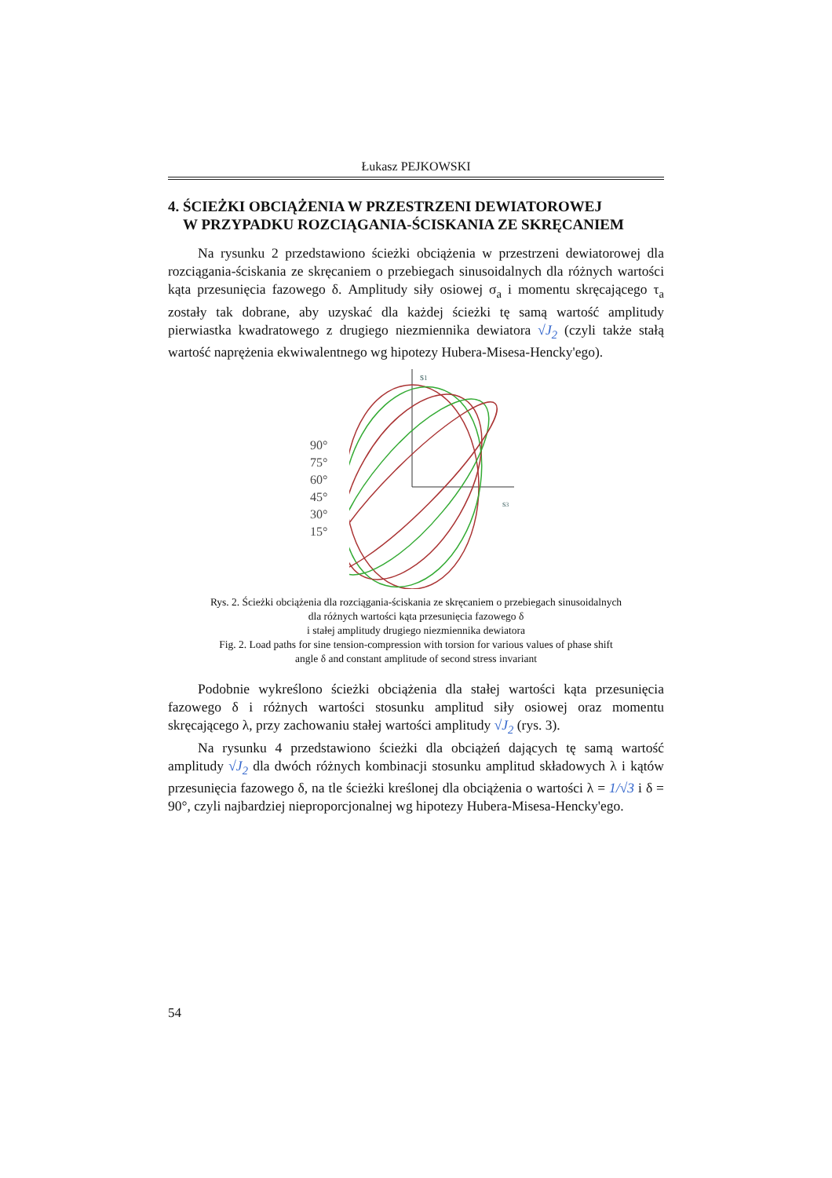Łukasz PEJKOWSKI
4. ŚCIEŻKI OBCIĄŻENIA W PRZESTRZENI DEWIATOROWEJ
W PRZYPADKU ROZCIĄGANIA-ŚCISKANIA ZE SKRĘCANIEM
Na rysunku 2 przedstawiono ścieżki obciążenia w przestrzeni dewiatorowej dla rozciągania-ściskania ze skręcaniem o przebiegach sinusoidalnych dla różnych wartości kąta przesunięcia fazowego δ. Amplitudy siły osiowej σ<sub>a</sub> i momentu skręcającego τ<sub>a</sub> zostały tak dobrane, aby uzyskać dla każdej ścieżki tę samą wartość amplitudy pierwiastka kwadratowego z drugiego niezmiennika dewiatora √J<sub>2</sub> (czyli także stałą wartość naprężenia ekwiwalentnego wg hipotezy Hubera-Misesa-Hencky'ego).
90°
75°
60°
45°
30°
15°
s1
s3
Rys. 2. Ścieżki obciążenia dla rozciągania-ściskania ze skręcaniem o przebiegach sinusoidalnych
dla różnych wartości kąta przesunięcia fazowego δ
i stałej amplitudy drugiego niezmiennika dewiatora
Fig. 2. Load paths for sine tension-compression with torsion for various values of phase shift
angle δ and constant amplitude of second stress invariant
Podobnie wykreślono ścieżki obciążenia dla stałej wartości kąta przesunięcia fazowego δ i różnych wartości stosunku amplitud siły osiowej oraz momentu skręcającego λ, przy zachowaniu stałej wartości amplitudy √J<sub>2</sub> (rys. 3).
Na rysunku 4 przedstawiono ścieżki dla obciążeń dających tę samą wartość amplitudy √J<sub>2</sub> dla dwóch różnych kombinacji stosunku amplitud składowych λ i kątów przesunięcia fazowego δ, na tle ścieżki kreślonej dla obciążenia o wartości λ = 1/√3 i δ = 90°, czyli najbardziej nieproporcjonalnej wg hipotezy Hubera-Misesa-Hencky'ego.
54